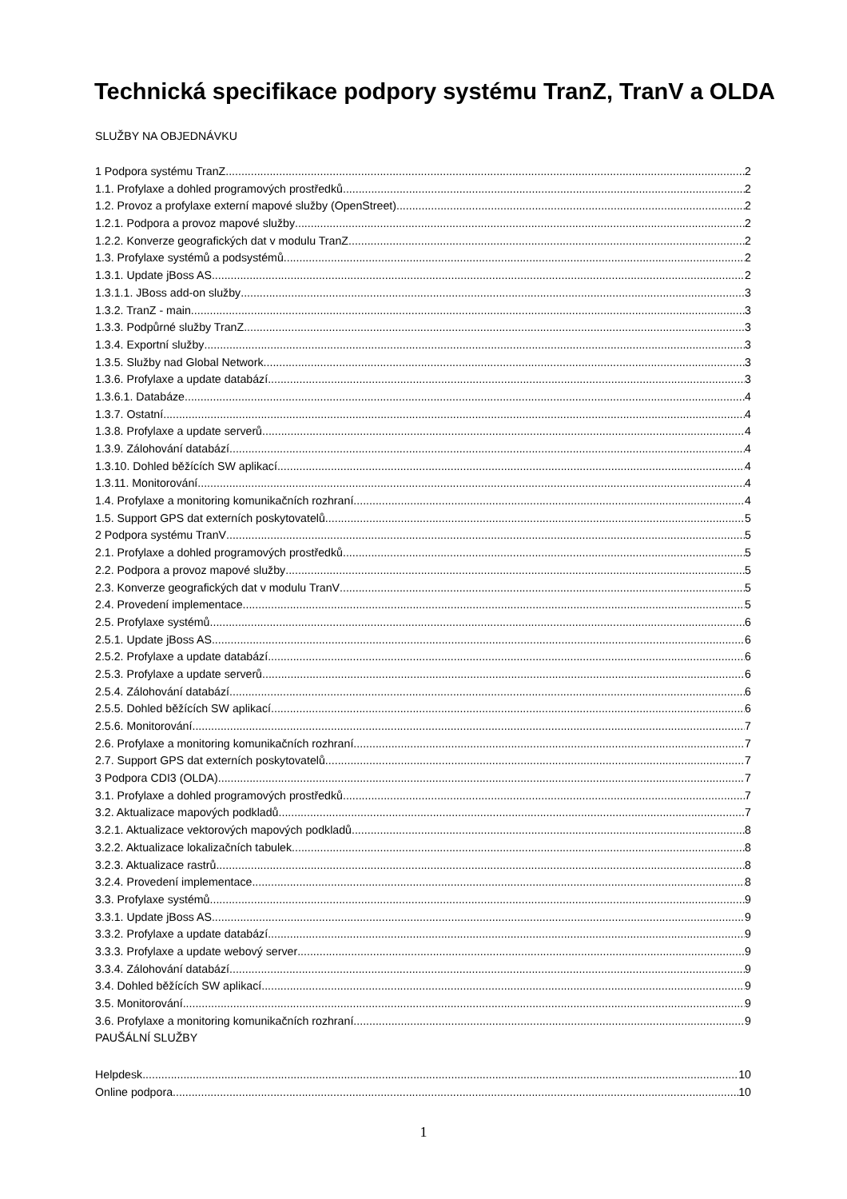Technická specifikace podpory systému TranZ, TranV a OLDA
SLUŽBY NA OBJEDNÁVKU
1 Podpora systému TranZ 2
1.1. Profylaxe a dohled programových prostředků 2
1.2. Provoz a profylaxe externí mapové služby (OpenStreet) 2
1.2.1. Podpora a provoz mapové služby 2
1.2.2. Konverze geografických dat v modulu TranZ 2
1.3. Profylaxe systémů a podsystémů 2
1.3.1. Update jBoss AS 2
1.3.1.1. JBoss add-on služby 3
1.3.2. TranZ - main 3
1.3.3. Podpůrné služby TranZ 3
1.3.4. Exportní služby 3
1.3.5. Služby nad Global Network 3
1.3.6. Profylaxe a update databází 3
1.3.6.1. Databáze 4
1.3.7. Ostatní 4
1.3.8. Profylaxe a update serverů 4
1.3.9. Zálohování databází 4
1.3.10. Dohled běžících SW aplikací 4
1.3.11. Monitorování 4
1.4. Profylaxe a monitoring komunikačních rozhraní 4
1.5. Support GPS dat externích poskytovatelů 5
2 Podpora systému TranV 5
2.1. Profylaxe a dohled programových prostředků 5
2.2. Podpora a provoz mapové služby 5
2.3. Konverze geografických dat v modulu TranV 5
2.4. Provedení implementace 5
2.5. Profylaxe systémů 6
2.5.1. Update jBoss AS 6
2.5.2. Profylaxe a update databází 6
2.5.3. Profylaxe a update serverů 6
2.5.4. Zálohování databází 6
2.5.5. Dohled běžících SW aplikací 6
2.5.6. Monitorování 7
2.6. Profylaxe a monitoring komunikačních rozhraní 7
2.7. Support GPS dat externích poskytovatelů 7
3 Podpora CDI3 (OLDA) 7
3.1. Profylaxe a dohled programových prostředků 7
3.2. Aktualizace mapových podkladů 7
3.2.1. Aktualizace vektorových mapových podkladů 8
3.2.2. Aktualizace lokalizačních tabulek 8
3.2.3. Aktualizace rastrů 8
3.2.4. Provedení implementace 8
3.3. Profylaxe systémů 9
3.3.1. Update jBoss AS 9
3.3.2. Profylaxe a update databází 9
3.3.3. Profylaxe a update webový server 9
3.3.4. Zálohování databází 9
3.4. Dohled běžících SW aplikací 9
3.5. Monitorování 9
3.6. Profylaxe a monitoring komunikačních rozhraní 9
PAUŠÁLNÍ SLUŽBY
Helpdesk 10
Online podpora 10
1